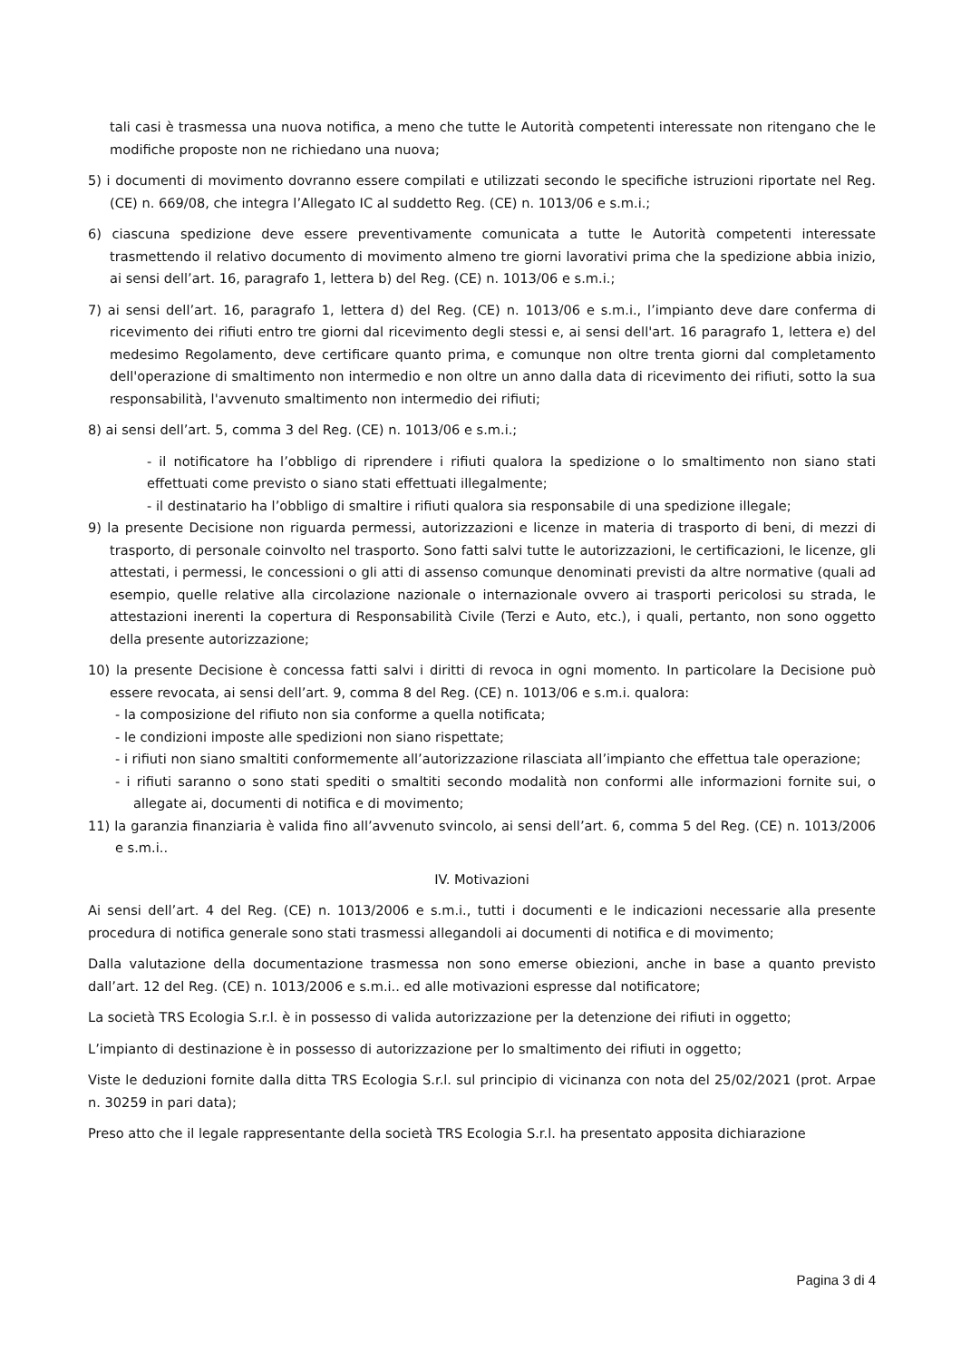tali casi è trasmessa una nuova notifica, a meno che tutte le Autorità competenti interessate non ritengano che le modifiche proposte non ne richiedano una nuova;
5) i documenti di movimento dovranno essere compilati e utilizzati secondo le specifiche istruzioni riportate nel Reg. (CE) n. 669/08, che integra l’Allegato IC al suddetto Reg. (CE) n. 1013/06 e s.m.i.;
6) ciascuna spedizione deve essere preventivamente comunicata a tutte le Autorità competenti interessate trasmettendo il relativo documento di movimento almeno tre giorni lavorativi prima che la spedizione abbia inizio, ai sensi dell’art. 16, paragrafo 1, lettera b) del Reg. (CE) n. 1013/06 e s.m.i.;
7) ai sensi dell’art. 16, paragrafo 1, lettera d) del Reg. (CE) n. 1013/06 e s.m.i., l’impianto deve dare conferma di ricevimento dei rifiuti entro tre giorni dal ricevimento degli stessi e, ai sensi dell'art. 16 paragrafo 1, lettera e) del medesimo Regolamento, deve certificare quanto prima, e comunque non oltre trenta giorni dal completamento dell'operazione di smaltimento non intermedio e non oltre un anno dalla data di ricevimento dei rifiuti, sotto la sua responsabilità, l'avvenuto smaltimento non intermedio dei rifiuti;
8) ai sensi dell’art. 5, comma 3 del Reg. (CE) n. 1013/06 e s.m.i.;
- il notificatore ha l’obbligo di riprendere i rifiuti qualora la spedizione o lo smaltimento non siano stati effettuati come previsto o siano stati effettuati illegalmente;
- il destinatario ha l’obbligo di smaltire i rifiuti qualora sia responsabile di una spedizione illegale;
9) la presente Decisione non riguarda permessi, autorizzazioni e licenze in materia di trasporto di beni, di mezzi di trasporto, di personale coinvolto nel trasporto. Sono fatti salvi tutte le autorizzazioni, le certificazioni, le licenze, gli attestati, i permessi, le concessioni o gli atti di assenso comunque denominati previsti da altre normative (quali ad esempio, quelle relative alla circolazione nazionale o internazionale ovvero ai trasporti pericolosi su strada, le attestazioni inerenti la copertura di Responsabilità Civile (Terzi e Auto, etc.), i quali, pertanto, non sono oggetto della presente autorizzazione;
10) la presente Decisione è concessa fatti salvi i diritti di revoca in ogni momento. In particolare la Decisione può essere revocata, ai sensi dell’art. 9, comma 8 del Reg. (CE) n. 1013/06 e s.m.i. qualora:
- la composizione del rifiuto non sia conforme a quella notificata;
- le condizioni imposte alle spedizioni non siano rispettate;
- i rifiuti non siano smaltiti conformemente all’autorizzazione rilasciata all’impianto che effettua tale operazione;
- i rifiuti saranno o sono stati spediti o smaltiti secondo modalità non conformi alle informazioni fornite sui, o allegate ai, documenti di notifica e di movimento;
11) la garanzia finanziaria è valida fino all’avvenuto svincolo, ai sensi dell’art. 6, comma 5 del Reg. (CE) n. 1013/2006 e s.m.i..
IV. Motivazioni
Ai sensi dell’art. 4 del Reg. (CE) n. 1013/2006 e s.m.i., tutti i documenti e le indicazioni necessarie alla presente procedura di notifica generale sono stati trasmessi allegandoli ai documenti di notifica e di movimento;
Dalla valutazione della documentazione trasmessa non sono emerse obiezioni, anche in base a quanto previsto dall’art. 12 del Reg. (CE) n. 1013/2006 e s.m.i.. ed alle motivazioni espresse dal notificatore;
La società TRS Ecologia S.r.l. è in possesso di valida autorizzazione per la detenzione dei rifiuti in oggetto;
L’impianto di destinazione è in possesso di autorizzazione per lo smaltimento dei rifiuti in oggetto;
Viste le deduzioni fornite dalla ditta TRS Ecologia S.r.l. sul principio di vicinanza con nota del 25/02/2021 (prot. Arpae n. 30259 in pari data);
Preso atto che il legale rappresentante della società TRS Ecologia S.r.l. ha presentato apposita dichiarazione
Pagina 3 di 4